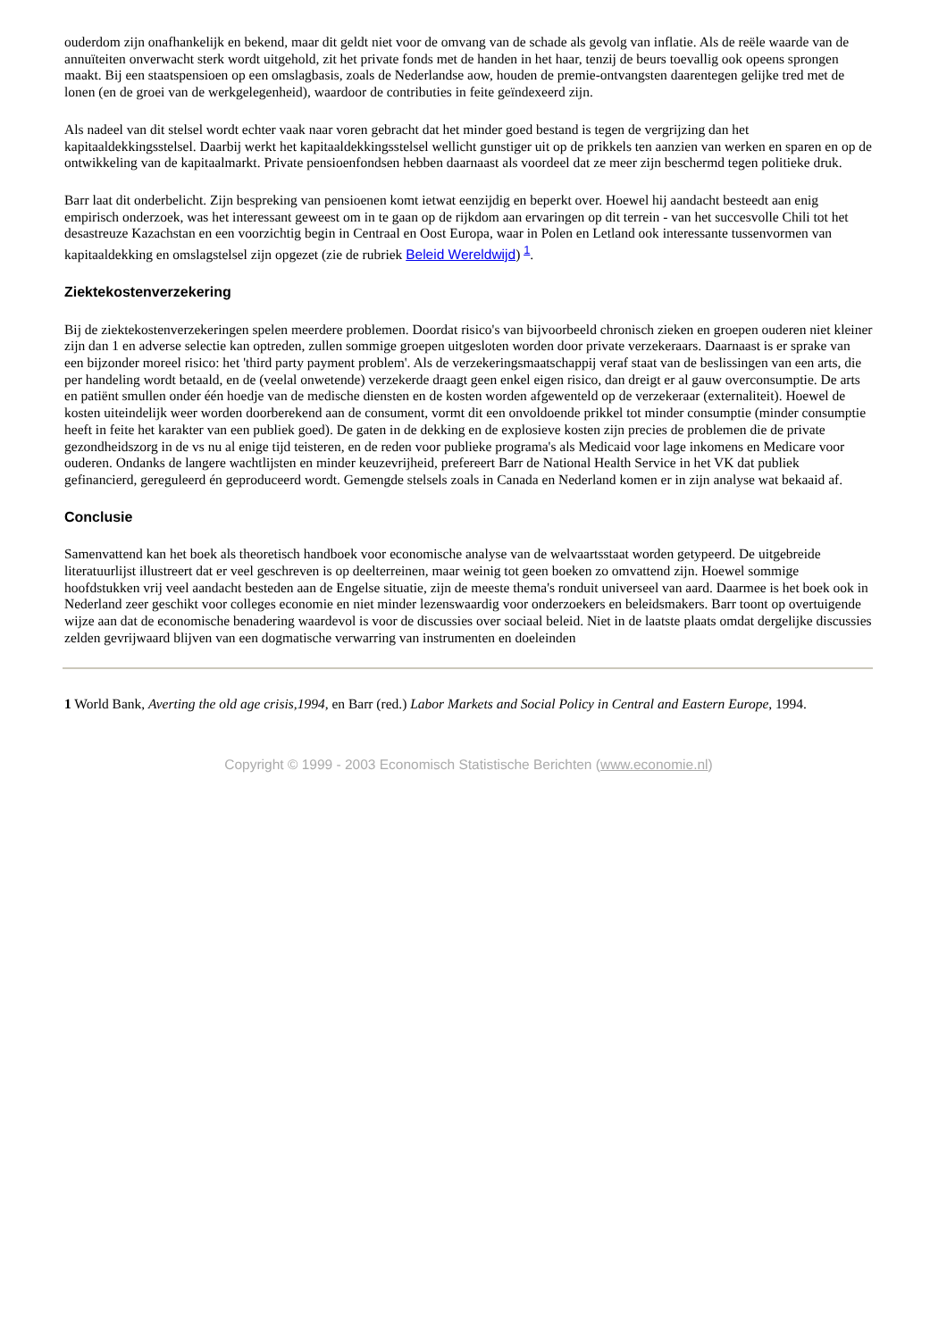ouderdom zijn onafhankelijk en bekend, maar dit geldt niet voor de omvang van de schade als gevolg van inflatie. Als de reële waarde van de annuïteiten onverwacht sterk wordt uitgehold, zit het private fonds met de handen in het haar, tenzij de beurs toevallig ook opeens sprongen maakt. Bij een staatspensioen op een omslagbasis, zoals de Nederlandse aow, houden de premie-ontvangsten daarentegen gelijke tred met de lonen (en de groei van de werkgelegenheid), waardoor de contributies in feite geïndexeerd zijn.
Als nadeel van dit stelsel wordt echter vaak naar voren gebracht dat het minder goed bestand is tegen de vergrijzing dan het kapitaaldekkingsstelsel. Daarbij werkt het kapitaaldekkingsstelsel wellicht gunstiger uit op de prikkels ten aanzien van werken en sparen en op de ontwikkeling van de kapitaalmarkt. Private pensioenfondsen hebben daarnaast als voordeel dat ze meer zijn beschermd tegen politieke druk.
Barr laat dit onderbelicht. Zijn bespreking van pensioenen komt ietwat eenzijdig en beperkt over. Hoewel hij aandacht besteedt aan enig empirisch onderzoek, was het interessant geweest om in te gaan op de rijkdom aan ervaringen op dit terrein - van het succesvolle Chili tot het desastreuze Kazachstan en een voorzichtig begin in Centraal en Oost Europa, waar in Polen en Letland ook interessante tussenvormen van kapitaaldekking en omslagstelsel zijn opgezet (zie de rubriek Beleid Wereldwijd) <sup>1</sup>.
Ziektekostenverzekering
Bij de ziektekostenverzekeringen spelen meerdere problemen. Doordat risico's van bijvoorbeeld chronisch zieken en groepen ouderen niet kleiner zijn dan 1 en adverse selectie kan optreden, zullen sommige groepen uitgesloten worden door private verzekeraars. Daarnaast is er sprake van een bijzonder moreel risico: het 'third party payment problem'. Als de verzekeringsmaatschappij veraf staat van de beslissingen van een arts, die per handeling wordt betaald, en de (veelal onwetende) verzekerde draagt geen enkel eigen risico, dan dreigt er al gauw overconsumptie. De arts en patiënt smullen onder één hoedje van de medische diensten en de kosten worden afgewenteld op de verzekeraar (externaliteit). Hoewel de kosten uiteindelijk weer worden doorberekend aan de consument, vormt dit een onvoldoende prikkel tot minder consumptie (minder consumptie heeft in feite het karakter van een publiek goed). De gaten in de dekking en de explosieve kosten zijn precies de problemen die de private gezondheidszorg in de vs nu al enige tijd teisteren, en de reden voor publieke programa's als Medicaid voor lage inkomens en Medicare voor ouderen. Ondanks de langere wachtlijsten en minder keuzevrijheid, prefereert Barr de National Health Service in het VK dat publiek gefinancierd, gereguleerd én geproduceerd wordt. Gemengde stelsels zoals in Canada en Nederland komen er in zijn analyse wat bekaaid af.
Conclusie
Samenvattend kan het boek als theoretisch handboek voor economische analyse van de welvaartsstaat worden getypeerd. De uitgebreide literatuurlijst illustreert dat er veel geschreven is op deelterreinen, maar weinig tot geen boeken zo omvattend zijn. Hoewel sommige hoofdstukken vrij veel aandacht besteden aan de Engelse situatie, zijn de meeste thema's ronduit universeel van aard. Daarmee is het boek ook in Nederland zeer geschikt voor colleges economie en niet minder lezenswaardig voor onderzoekers en beleidsmakers. Barr toont op overtuigende wijze aan dat de economische benadering waardevol is voor de discussies over sociaal beleid. Niet in de laatste plaats omdat dergelijke discussies zelden gevrijwaard blijven van een dogmatische verwarring van instrumenten en doeleinden
1 World Bank, Averting the old age crisis,1994, en Barr (red.) Labor Markets and Social Policy in Central and Eastern Europe, 1994.
Copyright © 1999 - 2003 Economisch Statistische Berichten (www.economie.nl)